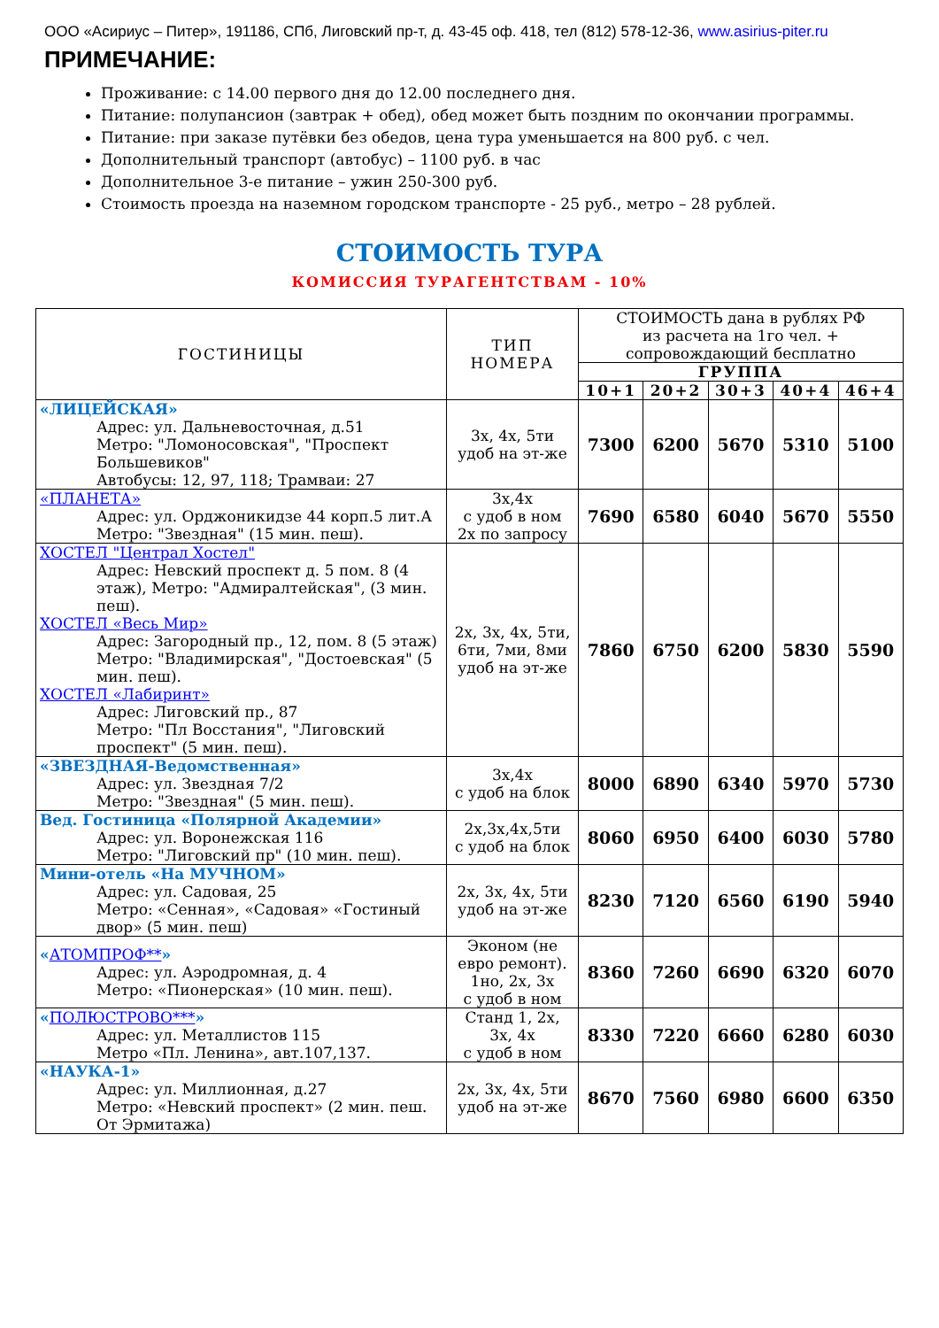ООО «Асириус – Питер», 191186, СПб, Лиговский пр-т, д. 43-45 оф. 418, тел (812) 578-12-36, www.asirius-piter.ru
ПРИМЕЧАНИЕ:
Проживание: с 14.00 первого дня до 12.00 последнего дня.
Питание: полупансион (завтрак + обед), обед может быть поздним по окончании программы.
Питание: при заказе путёвки без обедов, цена тура уменьшается на 800 руб. с чел.
Дополнительный транспорт (автобус) – 1100 руб. в час
Дополнительное 3-е питание – ужин 250-300 руб.
Стоимость проезда на наземном городском транспорте - 25 руб., метро – 28 рублей.
СТОИМОСТЬ ТУРА
КОМИССИЯ ТУРАГЕНТСТВАМ - 10%
| ГОСТИНИЦЫ | ТИП НОМЕРА | СТОИМОСТЬ дана в рублях РФ из расчета на 1го чел. + сопровождающий бесплатно | | | | |
| --- | --- | --- | --- | --- | --- | --- |
| | | ГРУППА | | | | |
| | | 10+1 | 20+2 | 30+3 | 40+4 | 46+4 |
| «ЛИЦЕЙСКАЯ» Адрес: ул. Дальневосточная, д.51 Метро: "Ломоносовская", "Проспект Большевиков" Автобусы: 12, 97, 118; Трамваи: 27 | 3х, 4х, 5ти удоб на эт-же | 7300 | 6200 | 5670 | 5310 | 5100 |
| «ПЛАНЕТА» Адрес: ул. Орджоникидзе 44 корп.5 лит.А Метро: "Звездная" (15 мин. пеш). | 3х,4х с удоб в ном 2х по запросу | 7690 | 6580 | 6040 | 5670 | 5550 |
| ХОСТЕЛ "Централ Хостел" Адрес: Невский проспект д. 5 пом. 8 (4 этаж), Метро: "Адмиралтейская", (3 мин. пеш). ХОСТЕЛ «Весь Мир» Адрес: Загородный пр., 12, пом. 8 (5 этаж) Метро: "Владимирская", "Достоевская" (5 мин. пеш). ХОСТЕЛ «Лабиринт» Адрес: Лиговский пр., 87 Метро: "Пл Восстания", "Лиговский проспект" (5 мин. пеш). | 2х, 3х, 4х, 5ти, 6ти, 7ми, 8ми удоб на эт-же | 7860 | 6750 | 6200 | 5830 | 5590 |
| «ЗВЕЗДНАЯ-Ведомственная» Адрес: ул. Звездная 7/2 Метро: "Звездная" (5 мин. пеш). | 3х,4х с удоб на блок | 8000 | 6890 | 6340 | 5970 | 5730 |
| Вед. Гостиница «Полярной Академии» Адрес: ул. Воронежская 116 Метро: "Лиговский пр" (10 мин. пеш). | 2х,3х,4х,5ти с удоб на блок | 8060 | 6950 | 6400 | 6030 | 5780 |
| Мини-отель «На МУЧНОМ» Адрес: ул. Садовая, 25 Метро: «Сенная», «Садовая» «Гостиный двор» (5 мин. пеш) | 2х, 3х, 4х, 5ти удоб на эт-же | 8230 | 7120 | 6560 | 6190 | 5940 |
| « АТОМПРОФ** » Адрес: ул. Аэродромная, д. 4 Метро: «Пионерская» (10 мин. пеш). | Эконом (не евро ремонт). 1но, 2х, 3х с удоб в ном | 8360 | 7260 | 6690 | 6320 | 6070 |
| « ПОЛЮСТРОВО*** » Адрес: ул. Металлистов 115 Метро «Пл. Ленина», авт.107,137. | Станд 1, 2х, 3х, 4х с удоб в ном | 8330 | 7220 | 6660 | 6280 | 6030 |
| «НАУКА-1» Адрес: ул. Миллионная, д.27 Метро: «Невский проспект» (2 мин. пеш. От Эрмитажа) | 2х, 3х, 4х, 5ти удоб на эт-же | 8670 | 7560 | 6980 | 6600 | 6350 |